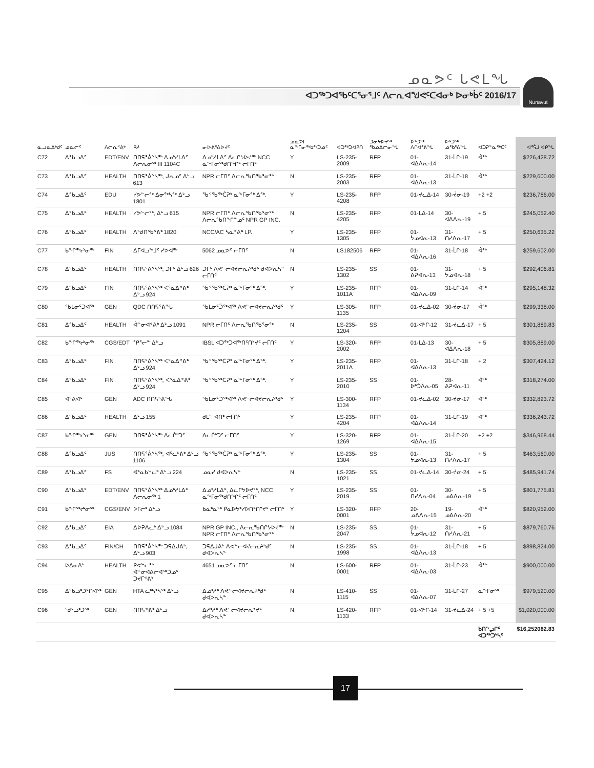ᓄᓇᕗᑦ ᒐᕙᒪᖓ
ᐊᑐᖅᑐᐊᖃᑦᑕᕐᓂᕐᒧᑦ ᐱᓕᕆᐊᖑᕙᑦᑕᐊᓂᒃ ᐅᓂᒃᑳᑦ 2016/17
Nunavut
| ᓇᓗᓇᐃᒃᑯᑦ | ᓄᓇᓖᑦ | ᐱᓕᕆᕝᕕᒃ | ᑭᓱ | ᓂᐅᕕᕐᕕᐅᔪᑦ | ᓄᓇᕗᒥ ᓇᖕᒥᓂᖅᑲᖅᑐᓄᑦ | ᐊᑐᖅᑐᐊᕈᑎ | ᑐᓂᔭᐅᔪᖅ ᖃᓄᐃᓕᓂᖓ | ᐅᑦᑐᖅ ᐱᒋᐊᕐᕕᖓ | ᐅᑦᑐᖅ ᓄᖃᕐᕕᖓ | ᐊᑐᕈᓐᓇᖅᑕᑦ | ᐊᕐᕌᒍ ᐊᑭᖓ |
| --- | --- | --- | --- | --- | --- | --- | --- | --- | --- | --- | --- |
| C72 | ᐃᖃᓗᐃᑦ | EDT/ENV | ᑎᑎᕋᕐᕖᔅᓴᖅ ᐃᓄᒃᓱᒪᐃᑦ ᐱᓕᕆᓂᖅ III 1104C | ᐃᓄᒃᓱᒪᐃᑦ ᐃᓚᒋᔭᐅᔪᖅ NCC ᓇᖕᒥᓂᖅᑯᑎᖏᑦ ᓕᒥᑎᑦ | Y | LS-235-2009 | RFP | 01-ᐊᐃᐱᕆ-14 | 31-ᒫᒋ-19 | ᐋᖅ | $226,428.72 |
| C73 | ᐃᖃᓗᐃᑦ | HEALTH | ᑎᑎᕋᕐᕖᔅᓴᖅ, ᒍᕆᓄᑦ ᐃᒡᓗ 613 | NPR ᓕᒥᑎᑦ ᐱᓕᕆᖃᑎᖃᕐᓂᖅ | N | LS-235-2003 | RFP | 01-ᐊᐃᐱᕆ-13 | 31-ᒫᒋ-18 | ᐋᖅ | $229,600.00 |
| C74 | ᐃᖃᓗᐃᑦ | EDU | ᓯᕗᓪᓕᖅ ᐃᓂᖅᓴᖅ ᐃᒡᓗ 1801 | ᖃᑉᖃᖅᑖᕈᒃ ᓇᖕᒥᓂᕐᒃ ᐃᖅ. | Y | LS-235-4208 | RFP | 01-ᔪᓚᐃ-14 | 30-ᔫᓂ-19 | +2 +2 | $236,786.00 |
| C75 | ᐃᖃᓗᐃᑦ | HEALTH | ᓯᕗᓪᓕᖅ, ᐃᒡᓗ 615 | NPR ᓕᒥᑎᑦ ᐱᓕᕆᖃᑎᖃᕐᓂᖅ ᐱᓕᕆᖃᑎᖏᓐᓄᑦ NPR GP INC. | N | LS-235-4205 | RFP | 01-ᒪᐃ-14 | 30-ᐊᐃᐱᕆ-19 | + 5 | $245,052.40 |
| C76 | ᐃᖃᓗᐃᑦ | HEALTH | ᐱᖁᑎᖃᕐᕕᒃ 1820 | NCC/AC ᓴᓇᕝᕕᒃ LP. | Y | LS-235-1305 | RFP | 01-ᔮᓄᐊᕆ-13 | 31-ᑎᓯᐱᕆ-17 | + 5 | $250,635.22 |
| C77 | ᑲᖏᖅᖠᓂᖅ | FIN | ᐃᒥᐊᓗᖕᒧᑦ ᓯᕗᐊᖅ | 5062 ᓄᓇᕗᑦ ᓕᒥᑎᑦ | N | LS182506 | RFP | 01-ᐊᐃᐱᕆ-16 | 31-ᒫᒋ-18 | ᐋᖅ | $259,602.00 |
| C78 | ᐃᖃᓗᐃᑦ | HEALTH | ᑎᑎᕋᕐᕖᔅᓴᖅ, ᑐᒥᑦ ᐃᒡᓗ 626 | ᑐᒥᑦ ᐱᕙᓪᓕᐊᔪᓕᕆᔨᒃᑯᑦ ᑯᐊᐳᕆᓴᓐ ᓕᒥᑎᑦ | N | LS-235-1302 | SS | 01-ᕕᕈᐊᕆ-13 | 31-ᔮᓄᐊᕆ-18 | + 5 | $292,406.81 |
| C79 | ᐃᖃᓗᐃᑦ | FIN | ᑎᑎᕋᕐᕖᔅᓴᖅ ᐸᕐᓇᐃᕝᕕᒃ ᐃᒡᓗ 924 | ᖃᑉᖃᖅᑖᕈᒃ ᓇᖕᒥᓂᕐᒃ ᐃᖅ. | Y | LS-235-1011A | RFP | 01-ᐊᐃᐱᕆ-09 | 31-ᒫᒋ-14 | ᐋᖅ | $295,148.32 |
| C80 | ᖃᒪᓂᑦᑐᐊᖅ | GEN | QDC ᑎᑎᕋᕐᕕᖓ | ᖃᒪᓂᑦᑑᖅᐊᖅ ᐱᕙᓪᓕᐊᔪᓕᕆᔨᒃᑯᑦ | Y | LS-305-1135 | RFP | 01-ᔪᓚᐃ-02 | 30-ᔫᓂ-17 | ᐋᖅ | $299,338.00 |
| C81 | ᐃᖃᓗᐃᑦ | HEALTH | ᐋᓐᓂᐊᕝᕕᒃ ᐃᒡᓗ 1091 | NPR ᓕᒥᑎᑦ ᐱᓕᕆᖃᑎᖃᕐᓂᖅ | N | LS-235-1204 | SS | 01-ᐋᒡᒋ-12 | 31-ᔪᓚᐃ-17 | + 5 | $301,889.83 |
| C82 | ᑲᖏᖅᖠᓂᖅ | CGS/EDT | ᕿᕐᓕᓐ ᐃᒡᓗ | IBSL ᐊᑐᖅᑐᐊᖅᑎᑦᑎᔾᔪᑦ ᓕᒥᑎᑦ | Y | LS-320-2002 | RFP | 01-ᒪᐃ-13 | 30-ᐊᐃᐱᕆ-18 | + 5 | $305,889.00 |
| C83 | ᐃᖃᓗᐃᑦ | FIN | ᑎᑎᕋᕐᕖᔅᓴᖅ ᐸᕐᓇᐃᕝᕕᒃ ᐃᒡᓗ 924 | ᖃᑉᖃᖅᑖᕈᒃ ᓇᖕᒥᓂᕐᒃ ᐃᖅ. | Y | LS-235-2011A | RFP | 01-ᐊᐃᐱᕆ-13 | 31-ᒫᒋ-18 | + 2 | $307,424.12 |
| C84 | ᐃᖃᓗᐃᑦ | FIN | ᑎᑎᕋᕐᕖᔅᓴᖅ, ᐸᕐᓇᐃᕝᕕᒃ ᐃᒡᓗ 924 | ᖃᑉᖃᖅᑖᕈᒃ ᓇᖕᒥᓂᕐᒃ ᐃᖅ. | Y | LS-235-2010 | SS | 01-ᐅᒃᑑᐱᕆ-05 | 28-ᕕᕈᐊᕆ-11 | ᐋᖅ | $318,274.00 |
| C85 | ᐊᕐᕕᐊᑦ | GEN | ADC ᑎᑎᕋᕐᕕᖓ | ᖃᒪᓂᑦᑑᖅᐊᖅ ᐱᕙᓪᓕᐊᔪᓕᕆᔨᒃᑯᑦ | Y | LS-300-1134 | RFP | 01-ᔪᓚᐃ-02 | 30-ᔫᓂ-17 | ᐋᖅ | $332,823.72 |
| C86 | ᐃᖃᓗᐃᑦ | HEALTH | ᐃᒡᓗ 155 | ᑯᒪᓐ ᐋᑎᒃ ᓕᒥᑎᑦ | Y | LS-235-4204 | RFP | 01-ᐊᐃᐱᕆ-14 | 31-ᒫᒋ-19 | ᐋᖅ | $336,243.72 |
| C87 | ᑲᖏᖅᖠᓂᖅ | GEN | ᑎᑎᕋᕐᕖᔅᓴᖅ ᐃᓚᒌᒃᑐᑦ | ᐃᓚᒌᒃᑐᑦ ᓕᒥᑎᑦ | Y | LS-320-1269 | RFP | 01-ᐊᐃᐱᕆ-15 | 31-ᒫᒋ-20 | +2 +2 | $346,968.44 |
| C88 | ᐃᖃᓗᐃᑦ | JUS | ᑎᑎᕋᕐᕖᔅᓴᖅ, ᐊᑦᓚᒡᕕᒃ ᐃᒡᓗ 1106 | ᖃᑉᖃᖅᑖᕈᒃ ᓇᖕᒥᓂᕐᒃ ᐃᖅ. | Y | LS-235-1304 | SS | 01-ᔮᓄᐊᕆ-13 | 31-ᑎᓯᐱᕆ-17 | + 5 | $463,560.00 |
| C89 | ᐃᖃᓗᐃᑦ | FS | ᐊᕐᓇᑲᓪᓚᒃ ᐃᒡᓗ 224 | ᓄᓇᓯ ᑯᐊᐳᕆᓴᓐ | N | LS-235-1021 | SS | 01-ᔪᓚᐃ-14 | 30-ᔫᓂ-24 | + 5 | $485,941.74 |
| C90 | ᐃᖃᓗᐃᑦ | EDT/ENV | ᑎᑎᕋᕐᕖᔅᓴᖅ ᐃᓄᒃᓱᒪᐃᑦ ᐱᓕᕆᓂᖅ 1 | ᐃᓄᒃᓱᒪᐃᑦ, ᐃᓚᒋᔭᐅᔪᖅ, NCC ᓇᖕᒥᓂᖅᑯᑎᖏᑦ ᓕᒥᑎᑦ | Y | LS-235-2019 | SS | 01-ᑎᓯᐱᕆ-04 | 30-ᓄᕕᐱᕆ-19 | + 5 | $801,775.81 |
| C91 | ᑲᖏᖅᖠᓂᖅ | CGS/ENV | ᐅᒥᓕᒃ ᐃᒡᓗ | ᑲᓇᒃᓇᖅ ᑮᓇᐅᔭᒃᓯᐅᑎᑦᑎᔾᔪᑦ ᓕᒥᑎᑦ | Y | LS-320-0001 | RFP | 20-ᓄᕕᐱᕆ-15 | 19-ᓄᕕᐱᕆ-20 | ᐋᖅ | $820,952.00 |
| C92 | ᐃᖃᓗᐃᑦ | EIA | ᐃᐅᕈᐱᓚᒃ ᐃᒡᓗ 1084 | NPR GP INC., ᐱᓕᕆᖃᑎᒋᔭᐅᔪᖅ NPR ᓕᒥᑎᑦ ᐱᓕᕆᖃᑎᖃᕐᓂᖅ | N | LS-235-2047 | SS | 01-ᔮᓄᐊᕆ-12 | 31-ᑎᓯᐱᕆ-21 | + 5 | $879,760.76 |
| C93 | ᐃᖃᓗᐃᑦ | FIN/CH | ᑎᑎᕋᕐᕖᔅᓴᖅ ᑐᕋᐃᒍᕕᒡ, ᐃᒡᓗ 903 | ᑐᕋᐃᒍᕕᒡ ᐱᕙᓪᓕᐊᔪᓕᕆᔨᒃᑯᑦ ᑯᐊᐳᕆᓴᓐ | N | LS-235-1998 | SS | 01-ᐊᐃᐱᕆ-13 | 31-ᒫᒋ-18 | + 5 | $898,824.00 |
| C94 | ᐅᐃᓂᐱᒡ | HEALTH | ᑭᕙᓪᓕᖅ ᐋᓐᓂᐊᕕᓕᐊᖅᑐᓄᑦ ᑐᔪᒥᕝᕕᒃ | 4651 ᓄᓇᕗᑦ ᓕᒥᑎᑦ | N | LS-600-0001 | RFP | 01-ᐊᐃᐱᕆ-03 | 31-ᒫᒋ-23 | ᐋᖅ | $900,000.00 |
| C95 | ᐃᖃᓗᒃᑑᑦᑎᐊᖅ | GEN | HTA ᓚᒃᓴᒃᓴᖅ ᐃᒡᓗ | ᐃᓄᒃᓱᒃ ᐱᕙᓪᓕᐊᔪᓕᕆᔨᒃᑯᑦ ᑯᐊᐳᕆᓴᓐ | N | LS-410-1115 | SS | 01-ᐊᐃᐱᕆ-07 | 31-ᒫᒋ-27 | ᓇᖕᒥᓂᖅ | $979,520.00 |
| C96 | ᖁᒡᓗᒃᑑᖅ | GEN | ᑎᑎᕋᕝᕕᒃ ᐃᒡᓗ | ᐃᓱᒃᓱᒃ ᐱᕙᓪᓕᐊᔪᓕᕆᔾᔪᑦ ᑯᐊᐳᕆᓴᓐ | N | LS-420-1133 | RFP | 01-ᐋᒡᒋ-14 | 31-ᔪᓚᐃ-24 | + 5 +5 | $1,020,000.00 |
| | | | | | | | | | | ᑲᑎᖦᖢᒋᑦ ᐊᑐᖅᑐᒃᓴᑦ | $16,252082.83 |
17